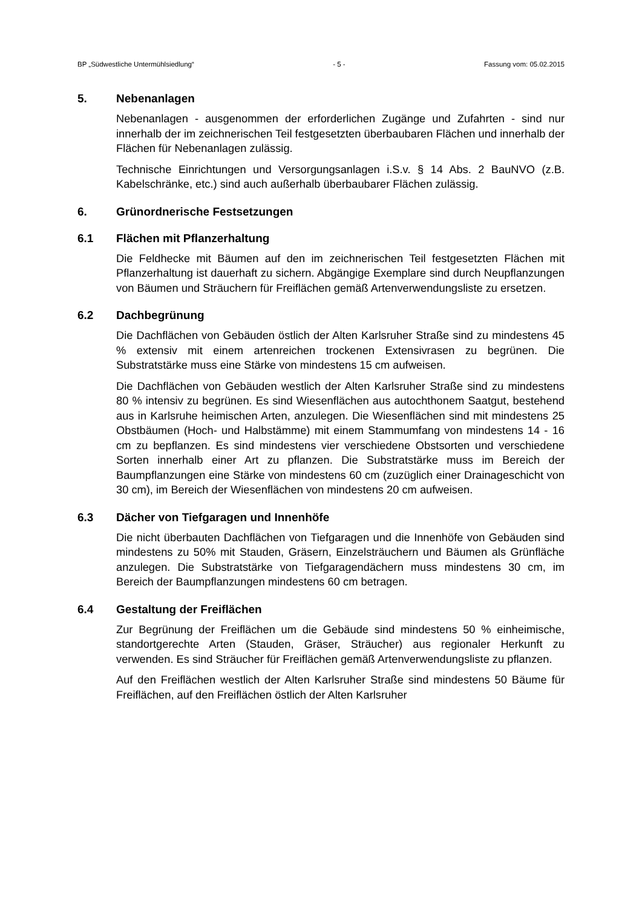BP „Südwestliche Untermühlsiedlung“ - 5 - Fassung vom: 05.02.2015
5. Nebenanlagen
Nebenanlagen - ausgenommen der erforderlichen Zugänge und Zufahrten - sind nur innerhalb der im zeichnerischen Teil festgesetzten überbaubaren Flächen und innerhalb der Flächen für Nebenanlagen zulässig.
Technische Einrichtungen und Versorgungsanlagen i.S.v. § 14 Abs. 2 BauNVO (z.B. Kabelschränke, etc.) sind auch außerhalb überbaubarer Flächen zulässig.
6. Grünordnerische Festsetzungen
6.1 Flächen mit Pflanzerhaltung
Die Feldhecke mit Bäumen auf den im zeichnerischen Teil festgesetzten Flächen mit Pflanzerhaltung ist dauerhaft zu sichern. Abgängige Exemplare sind durch Neupflanzungen von Bäumen und Sträuchern für Freiflächen gemäß Artenverwendungsliste zu ersetzen.
6.2 Dachbegrünung
Die Dachflächen von Gebäuden östlich der Alten Karlsruher Straße sind zu mindestens 45 % extensiv mit einem artenreichen trockenen Extensivrasen zu begrünen. Die Substratstärke muss eine Stärke von mindestens 15 cm aufweisen.
Die Dachflächen von Gebäuden westlich der Alten Karlsruher Straße sind zu mindestens 80 % intensiv zu begrünen. Es sind Wiesenflächen aus autochthonem Saatgut, bestehend aus in Karlsruhe heimischen Arten, anzulegen. Die Wiesenflächen sind mit mindestens 25 Obstbäumen (Hoch- und Halbstämme) mit einem Stammumfang von mindestens 14 - 16 cm zu bepflanzen. Es sind mindestens vier verschiedene Obstsorten und verschiedene Sorten innerhalb einer Art zu pflanzen. Die Substratstärke muss im Bereich der Baumpflanzungen eine Stärke von mindestens 60 cm (zuzüglich einer Drainageschicht von 30 cm), im Bereich der Wiesenflächen von mindestens 20 cm aufweisen.
6.3 Dächer von Tiefgaragen und Innenhöfe
Die nicht überbauten Dachflächen von Tiefgaragen und die Innenhöfe von Gebäuden sind mindestens zu 50% mit Stauden, Gräsern, Einzelsträuchern und Bäumen als Grünfläche anzulegen. Die Substratstärke von Tiefgaragendächern muss mindestens 30 cm, im Bereich der Baumpflanzungen mindestens 60 cm betragen.
6.4 Gestaltung der Freiflächen
Zur Begrünung der Freiflächen um die Gebäude sind mindestens 50 % einheimische, standortgerechte Arten (Stauden, Gräser, Sträucher) aus regionaler Herkunft zu verwenden. Es sind Sträucher für Freiflächen gemäß Artenverwendungsliste zu pflanzen.
Auf den Freiflächen westlich der Alten Karlsruher Straße sind mindestens 50 Bäume für Freiflächen, auf den Freiflächen östlich der Alten Karlsruher